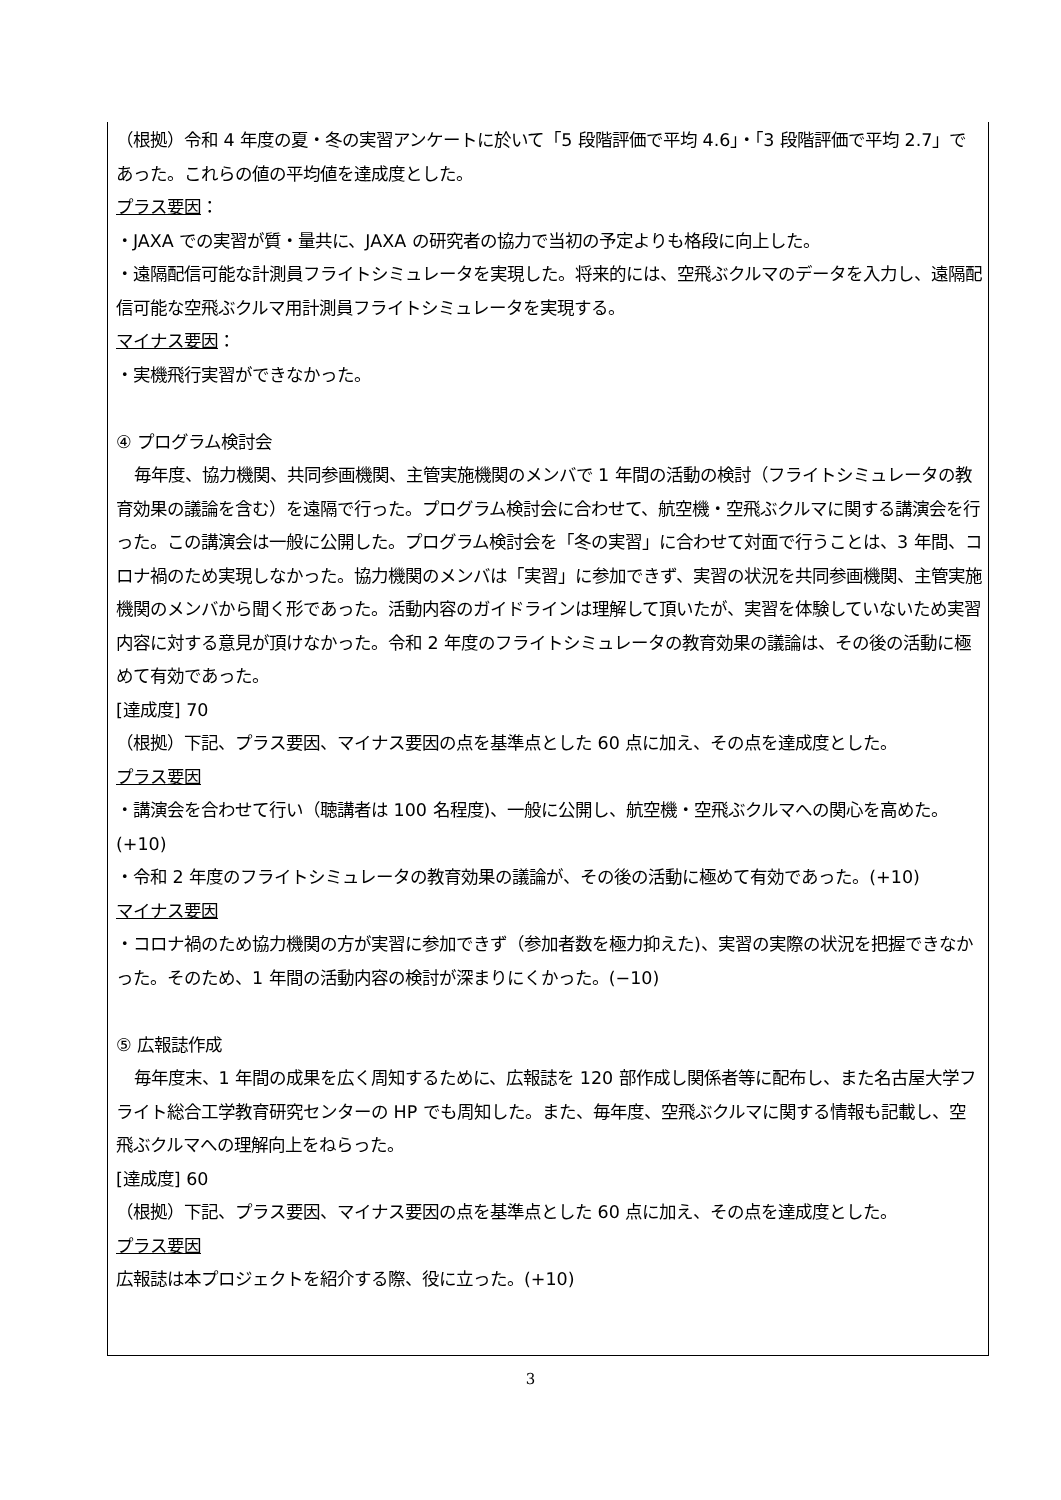（根拠）令和 4 年度の夏・冬の実習アンケートに於いて「5 段階評価で平均 4.6」・「3 段階評価で平均 2.7」であった。これらの値の平均値を達成度とした。
プラス要因：
・JAXA での実習が質・量共に、JAXA の研究者の協力で当初の予定よりも格段に向上した。
・遠隔配信可能な計測員フライトシミュレータを実現した。将来的には、空飛ぶクルマのデータを入力し、遠隔配信可能な空飛ぶクルマ用計測員フライトシミュレータを実現する。
マイナス要因：
・実機飛行実習ができなかった。
④ プログラム検討会
毎年度、協力機関、共同参画機関、主管実施機関のメンバで 1 年間の活動の検討（フライトシミュレータの教育効果の議論を含む）を遠隔で行った。プログラム検討会に合わせて、航空機・空飛ぶクルマに関する講演会を行った。この講演会は一般に公開した。プログラム検討会を「冬の実習」に合わせて対面で行うことは、3 年間、コロナ禍のため実現しなかった。協力機関のメンバは「実習」に参加できず、実習の状況を共同参画機関、主管実施機関のメンバから聞く形であった。活動内容のガイドラインは理解して頂いたが、実習を体験していないため実習内容に対する意見が頂けなかった。令和 2 年度のフライトシミュレータの教育効果の議論は、その後の活動に極めて有効であった。
[達成度] 70
（根拠）下記、プラス要因、マイナス要因の点を基準点とした 60 点に加え、その点を達成度とした。
プラス要因
・講演会を合わせて行い（聴講者は 100 名程度)、一般に公開し、航空機・空飛ぶクルマへの関心を高めた。(+10)
・令和 2 年度のフライトシミュレータの教育効果の議論が、その後の活動に極めて有効であった。(+10)
マイナス要因
・コロナ禍のため協力機関の方が実習に参加できず（参加者数を極力抑えた)、実習の実際の状況を把握できなかった。そのため、1 年間の活動内容の検討が深まりにくかった。(−10)
⑤ 広報誌作成
毎年度末、1 年間の成果を広く周知するために、広報誌を 120 部作成し関係者等に配布し、また名古屋大学フライト総合工学教育研究センターの HP でも周知した。また、毎年度、空飛ぶクルマに関する情報も記載し、空飛ぶクルマへの理解向上をねらった。
[達成度] 60
（根拠）下記、プラス要因、マイナス要因の点を基準点とした 60 点に加え、その点を達成度とした。
プラス要因
広報誌は本プロジェクトを紹介する際、役に立った。(+10)
3